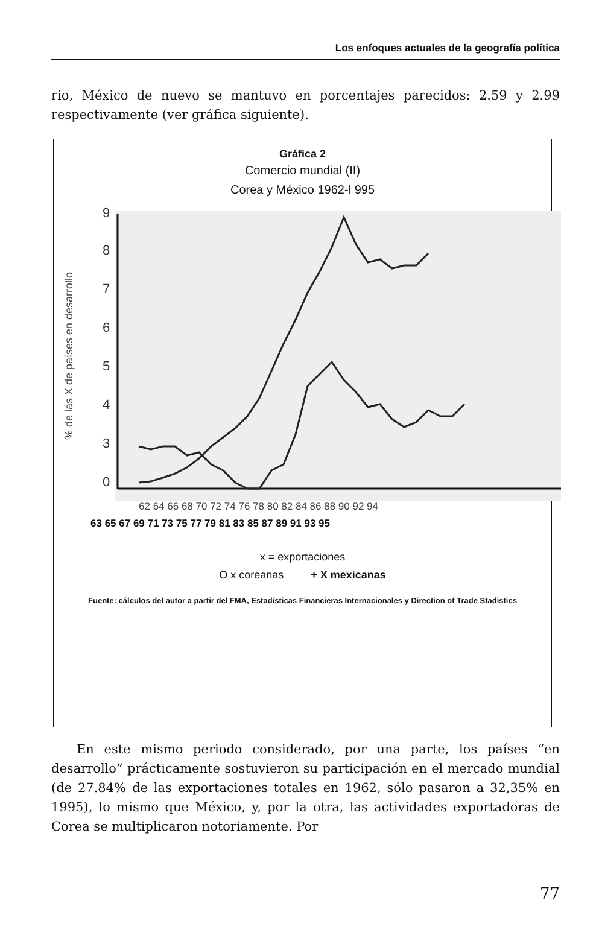Los enfoques actuales de la geografía política
rio, México de nuevo se mantuvo en porcentajes parecidos: 2.59 y 2.99 respectivamente (ver gráfica siguiente).
Gráfica 2
Comercio mundial (II)
Corea y México 1962-l 995
% de las X de países en desarrollo
9
8
7
6
5
4
3
0
62 64 66 68 70 72 74 76 78 80 82 84 86 88 90 92 94
63 65 67 69 71 73 75 77 79 81 83 85 87 89 91 93 95
x = exportaciones
O x coreanas + X mexicanas
Fuente: cálculos del autor a partir del FMA, Estadísticas Financieras Internacionales y Direction of Trade Stadistics
En este mismo periodo considerado, por una parte, los países “en desarrollo” prácticamente sostuvieron su participación en el mercado mundial (de 27.84% de las exportaciones totales en 1962, sólo pasaron a 32,35% en 1995), lo mismo que México, y, por la otra, las actividades exportadoras de Corea se multiplicaron notoriamente. Por
77